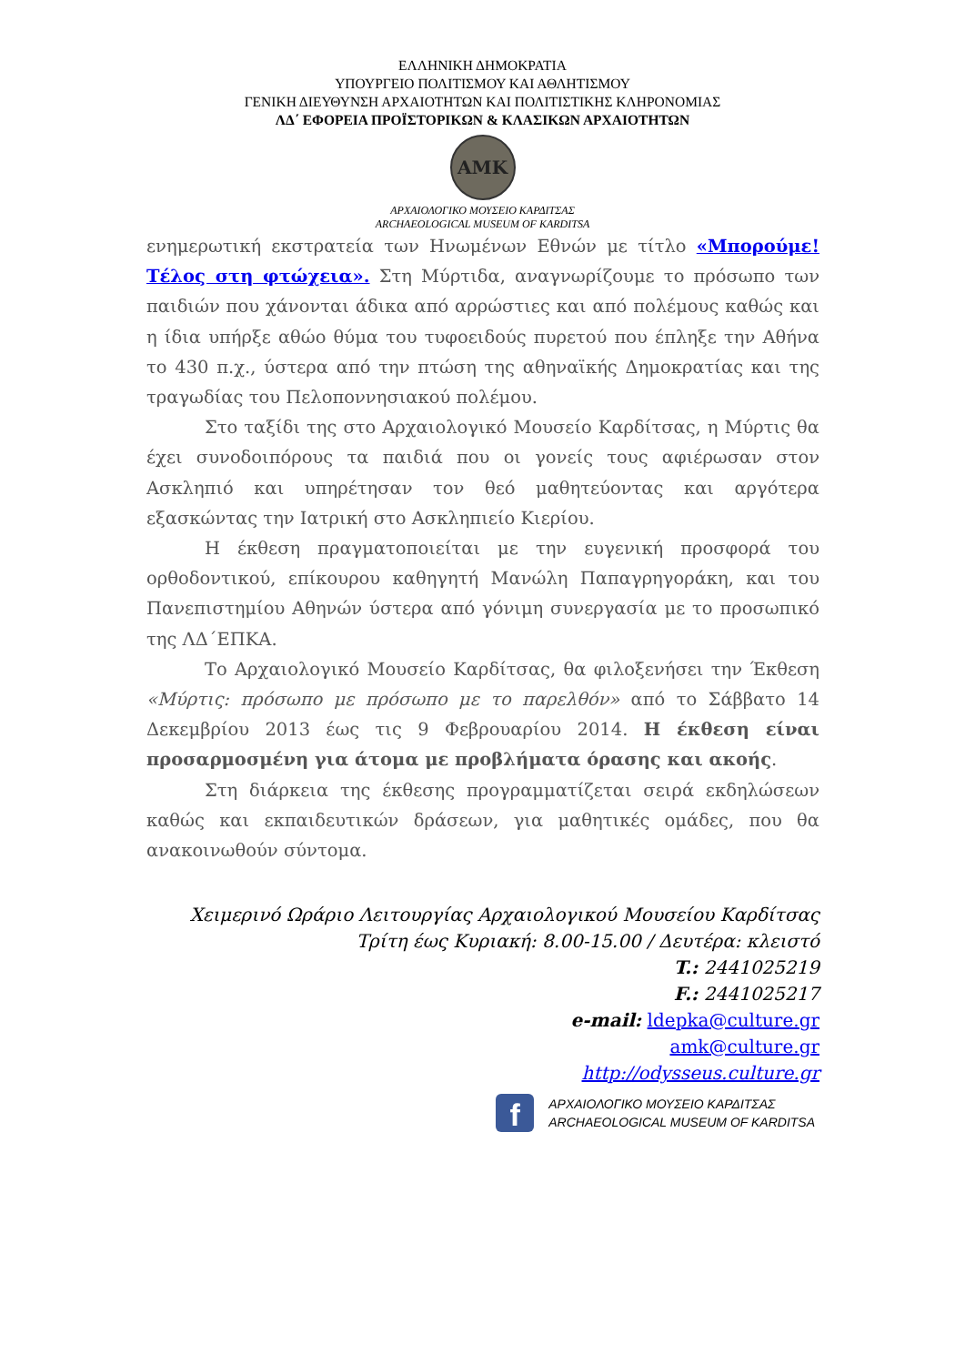ΕΛΛΗΝΙΚΗ ΔΗΜΟΚΡΑΤΙΑ
ΥΠΟΥΡΓΕΙΟ ΠΟΛΙΤΙΣΜΟΥ ΚΑΙ ΑΘΛΗΤΙΣΜΟΥ
ΓΕΝΙΚΗ ΔΙΕΥΘΥΝΣΗ ΑΡΧΑΙΟΤΗΤΩΝ ΚΑΙ ΠΟΛΙΤΙΣΤΙΚΗΣ ΚΛΗΡΟΝΟΜΙΑΣ
ΛΔ΄ ΕΦΟΡΕΙΑ ΠΡΟΪΣΤΟΡΙΚΩΝ & ΚΛΑΣΙΚΩΝ ΑΡΧΑΙΟΤΗΤΩΝ
ΑΜΚ
ΑΡΧΑΙΟΛΟΓΙΚΟ ΜΟΥΣΕΙΟ ΚΑΡΔΙΤΣΑΣ
ARCHAEOLOGICAL MUSEUM OF KARDITSA
ενημερωτική εκστρατεία των Ηνωμένων Εθνών με τίτλο «Μπορούμε! Τέλος στη φτώχεια». Στη Μύρτιδα, αναγνωρίζουμε το πρόσωπο των παιδιών που χάνονται άδικα από αρρώστιες και από πολέμους καθώς και η ίδια υπήρξε αθώο θύμα του τυφοειδούς πυρετού που έπληξε την Αθήνα το 430 π.χ., ύστερα από την πτώση της αθηναϊκής Δημοκρατίας και της τραγωδίας του Πελοποννησιακού πολέμου.
Στο ταξίδι της στο Αρχαιολογικό Μουσείο Καρδίτσας, η Μύρτις θα έχει συνοδοιπόρους τα παιδιά που οι γονείς τους αφιέρωσαν στον Ασκληπιό και υπηρέτησαν τον θεό μαθητεύοντας και αργότερα εξασκώντας την Ιατρική στο Ασκληπιείο Κιερίου.
Η έκθεση πραγματοποιείται με την ευγενική προσφορά του ορθοδοντικού, επίκουρου καθηγητή Μανώλη Παπαγρηγοράκη, και του Πανεπιστημίου Αθηνών ύστερα από γόνιμη συνεργασία με το προσωπικό της ΛΔ΄ΕΠΚΑ.
Το Αρχαιολογικό Μουσείο Καρδίτσας, θα φιλοξενήσει την Έκθεση «Μύρτις: πρόσωπο με πρόσωπο με το παρελθόν» από το Σάββατο 14 Δεκεμβρίου 2013 έως τις 9 Φεβρουαρίου 2014. Η έκθεση είναι προσαρμοσμένη για άτομα με προβλήματα όρασης και ακοής.
Στη διάρκεια της έκθεσης προγραμματίζεται σειρά εκδηλώσεων καθώς και εκπαιδευτικών δράσεων, για μαθητικές ομάδες, που θα ανακοινωθούν σύντομα.
Χειμερινό Ωράριο Λειτουργίας Αρχαιολογικού Μουσείου Καρδίτσας
Τρίτη έως Κυριακή: 8.00-15.00 / Δευτέρα: κλειστό
T.: 2441025219
F.: 2441025217
e-mail: ldepka@culture.gr
amk@culture.gr
http://odysseus.culture.gr
f
ΑΡΧΑΙΟΛΟΓΙΚΟ ΜΟΥΣΕΙΟ ΚΑΡΔΙΤΣΑΣ
ARCHAEOLOGICAL MUSEUM OF KARDITSA